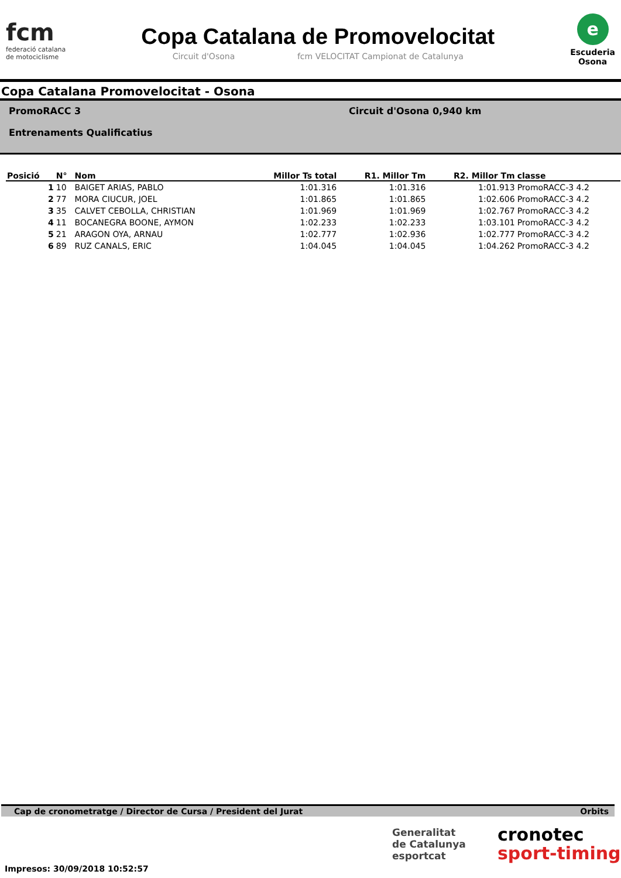fcm
federació catalana
de motociclisme
Copa Catalana de Promovelocitat
Circuit d'Osona fcm VELOCITAT Campionat de Catalunya
e
Escuderia
Osona
Copa Catalana Promovelocitat - Osona
PromoRACC 3
Circuit d'Osona 0,940 km
Entrenaments Qualificatius
| Posició | N° | Nom | Millor Ts total | R1. Millor Tm | R2. Millor Tm | classe |
| --- | --- | --- | --- | --- | --- | --- |
| 1 | 10 | BAIGET ARIAS, PABLO | 1:01.316 | 1:01.316 | 1:01.913 | PromoRACC-3 4.2 |
| 2 | 77 | MORA CIUCUR, JOEL | 1:01.865 | 1:01.865 | 1:02.606 | PromoRACC-3 4.2 |
| 3 | 35 | CALVET CEBOLLA, CHRISTIAN | 1:01.969 | 1:01.969 | 1:02.767 | PromoRACC-3 4.2 |
| 4 | 11 | BOCANEGRA BOONE, AYMON | 1:02.233 | 1:02.233 | 1:03.101 | PromoRACC-3 4.2 |
| 5 | 21 | ARAGON OYA, ARNAU | 1:02.777 | 1:02.936 | 1:02.777 | PromoRACC-3 4.2 |
| 6 | 89 | RUZ CANALS, ERIC | 1:04.045 | 1:04.045 | 1:04.262 | PromoRACC-3 4.2 |
Cap de cronometratge / Director de Cursa / President del Jurat Orbits
Generalitat
de Catalunya
esportcat
cronotec
sport-timing
Impresos: 30/09/2018 10:52:57